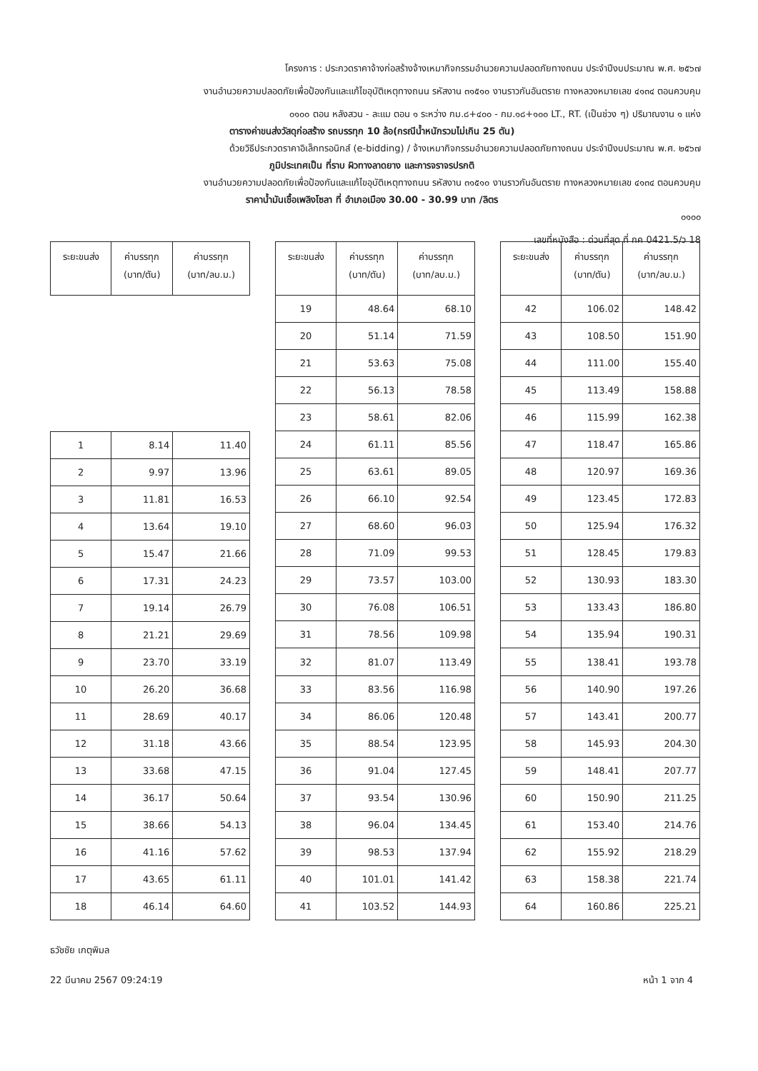โครงการ : ประกวดราคาจ้างก่อสร้างจ้างเหมากิจกรรมอำนวยความปลอดภัยทางถนน ประจำปีงบประมาณ พ.ศ. ๒๕๖๗
งานอำนวยความปลอดภัยเพื่อป้องกันและแก้ไขอุบัติเหตุทางถนน รหัสงาน ๓๑๕๑๐ งานราวกันอันตราย ทางหลวงหมายเลข ๔๑๓๔ ตอนควบคุม
๐๑๐๐ ตอน หลังสวน - ละแม ตอน ๑ ระหว่าง กม.๘+๔๐๐ - กม.๑๘+๑๐๐ LT., RT. (เป็นช่วง ๆ) ปริมาณงาน ๑ แห่ง
ตารางค่าขนส่งวัสดุก่อสร้าง รถบรรทุก 10 ล้อ(กรณีน้ำหนักรวมไม่เกิน 25 ตัน)
ด้วยวิธีประกวดราคาอิเล็กทรอนิกส์ (e-bidding) / จ้างเหมากิจกรรมอำนวยความปลอดภัยทางถนน ประจำปีงบประมาณ พ.ศ. ๒๕๖๗
ภูมิประเทศเป็น ที่ราบ ผิวทางลาดยาง และการจราจรปรกติ
งานอำนวยความปลอดภัยเพื่อป้องกันและแก้ไขอุบัติเหตุทางถนน รหัสงาน ๓๑๕๑๐ งานราวกันอันตราย ทางหลวงหมายเลข ๔๑๓๔ ตอนควบคุม
ราคาน้ำมันเชื้อเพลิงโซลา ที่ อำเภอเมือง 30.00 - 30.99 บาท /ลิตร
๐๑๐๐
เลขที่หนังสือ : ด่วนที่สุด ที่ กค 0421.5/ว 18
| ระยะขนส่ง | ค่าบรรทุก (บาท/ตัน) | ค่าบรรทุก (บาท/ลบ.ม.) |
| --- | --- | --- |
| 1 | 8.14 | 11.40 |
| 2 | 9.97 | 13.96 |
| 3 | 11.81 | 16.53 |
| 4 | 13.64 | 19.10 |
| 5 | 15.47 | 21.66 |
| 6 | 17.31 | 24.23 |
| 7 | 19.14 | 26.79 |
| 8 | 21.21 | 29.69 |
| 9 | 23.70 | 33.19 |
| 10 | 26.20 | 36.68 |
| 11 | 28.69 | 40.17 |
| 12 | 31.18 | 43.66 |
| 13 | 33.68 | 47.15 |
| 14 | 36.17 | 50.64 |
| 15 | 38.66 | 54.13 |
| 16 | 41.16 | 57.62 |
| 17 | 43.65 | 61.11 |
| 18 | 46.14 | 64.60 |
| ระยะขนส่ง | ค่าบรรทุก (บาท/ตัน) | ค่าบรรทุก (บาท/ลบ.ม.) |
| --- | --- | --- |
| 19 | 48.64 | 68.10 |
| 20 | 51.14 | 71.59 |
| 21 | 53.63 | 75.08 |
| 22 | 56.13 | 78.58 |
| 23 | 58.61 | 82.06 |
| 24 | 61.11 | 85.56 |
| 25 | 63.61 | 89.05 |
| 26 | 66.10 | 92.54 |
| 27 | 68.60 | 96.03 |
| 28 | 71.09 | 99.53 |
| 29 | 73.57 | 103.00 |
| 30 | 76.08 | 106.51 |
| 31 | 78.56 | 109.98 |
| 32 | 81.07 | 113.49 |
| 33 | 83.56 | 116.98 |
| 34 | 86.06 | 120.48 |
| 35 | 88.54 | 123.95 |
| 36 | 91.04 | 127.45 |
| 37 | 93.54 | 130.96 |
| 38 | 96.04 | 134.45 |
| 39 | 98.53 | 137.94 |
| 40 | 101.01 | 141.42 |
| 41 | 103.52 | 144.93 |
| ระยะขนส่ง | ค่าบรรทุก (บาท/ตัน) | ค่าบรรทุก (บาท/ลบ.ม.) |
| --- | --- | --- |
| 42 | 106.02 | 148.42 |
| 43 | 108.50 | 151.90 |
| 44 | 111.00 | 155.40 |
| 45 | 113.49 | 158.88 |
| 46 | 115.99 | 162.38 |
| 47 | 118.47 | 165.86 |
| 48 | 120.97 | 169.36 |
| 49 | 123.45 | 172.83 |
| 50 | 125.94 | 176.32 |
| 51 | 128.45 | 179.83 |
| 52 | 130.93 | 183.30 |
| 53 | 133.43 | 186.80 |
| 54 | 135.94 | 190.31 |
| 55 | 138.41 | 193.78 |
| 56 | 140.90 | 197.26 |
| 57 | 143.41 | 200.77 |
| 58 | 145.93 | 204.30 |
| 59 | 148.41 | 207.77 |
| 60 | 150.90 | 211.25 |
| 61 | 153.40 | 214.76 |
| 62 | 155.92 | 218.29 |
| 63 | 158.38 | 221.74 |
| 64 | 160.86 | 225.21 |
ธวัชชัย เกตุพิมล
22 มีนาคม 2567 09:24:19 หน้า 1 จาก 4